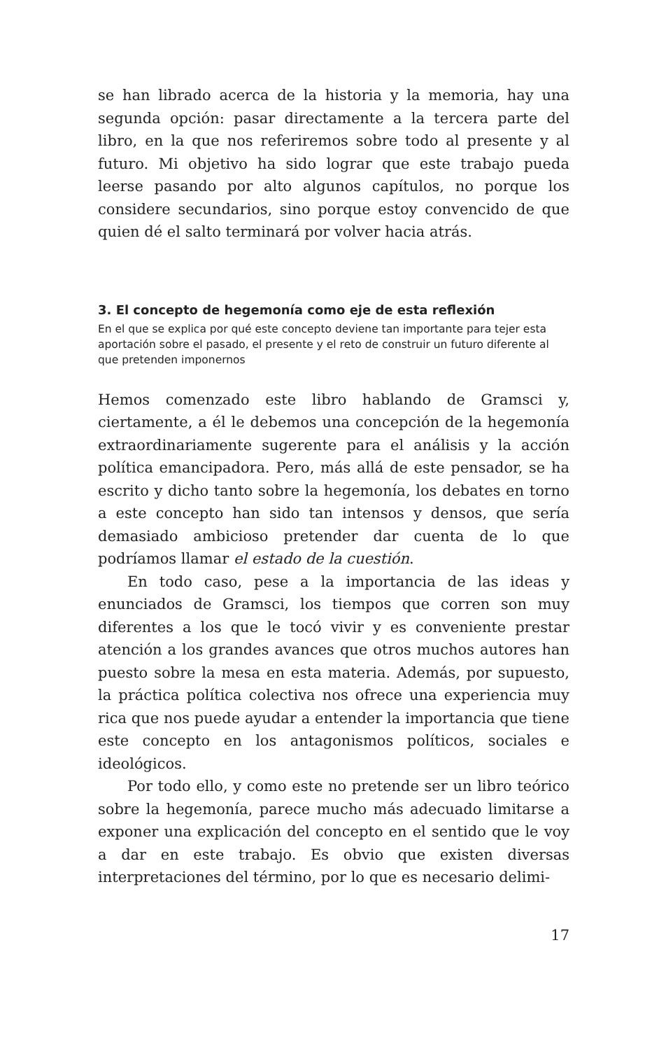se han librado acerca de la historia y la memoria, hay una segunda opción: pasar directamente a la tercera parte del libro, en la que nos referiremos sobre todo al presente y al futuro. Mi objetivo ha sido lograr que este trabajo pueda leerse pasando por alto algunos capítulos, no porque los considere secundarios, sino porque estoy convencido de que quien dé el salto terminará por volver hacia atrás.
3. El concepto de hegemonía como eje de esta reflexión
En el que se explica por qué este concepto deviene tan importante para tejer esta aportación sobre el pasado, el presente y el reto de construir un futuro diferente al que pretenden imponernos
Hemos comenzado este libro hablando de Gramsci y, ciertamente, a él le debemos una concepción de la hegemonía extraordinariamente sugerente para el análisis y la acción política emancipadora. Pero, más allá de este pensador, se ha escrito y dicho tanto sobre la hegemonía, los debates en torno a este concepto han sido tan intensos y densos, que sería demasiado ambicioso pretender dar cuenta de lo que podríamos llamar el estado de la cuestión.
En todo caso, pese a la importancia de las ideas y enunciados de Gramsci, los tiempos que corren son muy diferentes a los que le tocó vivir y es conveniente prestar atención a los grandes avances que otros muchos autores han puesto sobre la mesa en esta materia. Además, por supuesto, la práctica política colectiva nos ofrece una experiencia muy rica que nos puede ayudar a entender la importancia que tiene este concepto en los antagonismos políticos, sociales e ideológicos.
Por todo ello, y como este no pretende ser un libro teórico sobre la hegemonía, parece mucho más adecuado limitarse a exponer una explicación del concepto en el sentido que le voy a dar en este trabajo. Es obvio que existen diversas interpretaciones del término, por lo que es necesario delimi-
17